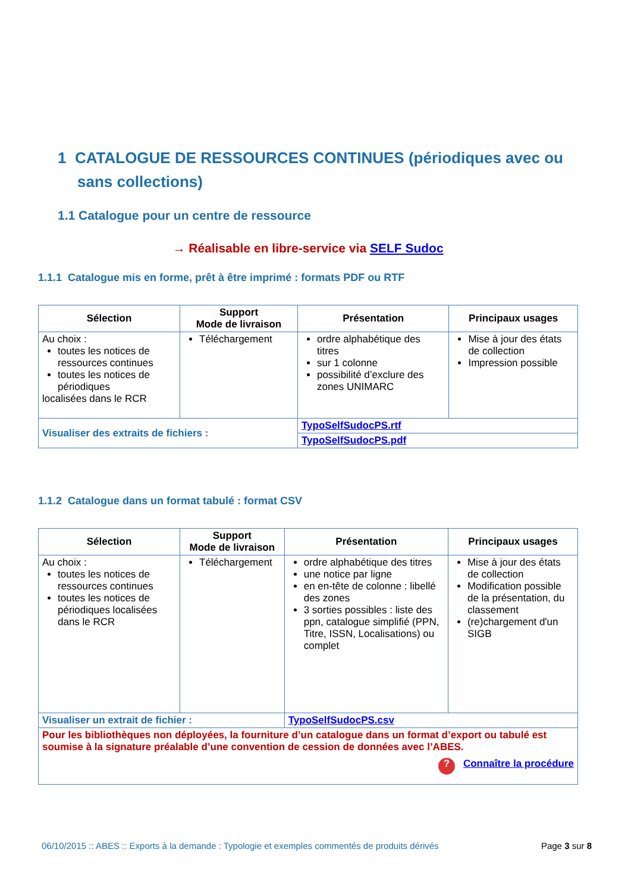1 CATALOGUE DE RESSOURCES CONTINUES (périodiques avec ou sans collections)
1.1 Catalogue pour un centre de ressource
→ Réalisable en libre-service via SELF Sudoc
1.1.1 Catalogue mis en forme, prêt à être imprimé : formats PDF ou RTF
| Sélection | Support Mode de livraison | | Présentation | Principaux usages |
| --- | --- | --- | --- | --- |
| Au choix : toutes les notices de ressources continues toutes les notices de périodiques localisées dans le RCR | Téléchargement | | ordre alphabétique des titres sur 1 colonne possibilité d’exclure des zones UNIMARC | Mise à jour des états de collection Impression possible |
| Visualiser des extraits de fichiers : | | TypoSelfSudocPS.rtf | | |
| | | TypoSelfSudocPS.pdf | | |
1.1.2 Catalogue dans un format tabulé : format CSV
| Sélection | Support Mode de livraison | | Présentation | Principaux usages |
| --- | --- | --- | --- | --- |
| Au choix : toutes les notices de ressources continues toutes les notices de périodiques localisées dans le RCR | Téléchargement | | ordre alphabétique des titres une notice par ligne en en-tête de colonne : libellé des zones 3 sorties possibles : liste des ppn, catalogue simplifié (PPN, Titre, ISSN, Localisations) ou complet | Mise à jour des états de collection Modification possible de la présentation, du classement (re)chargement d'un SIGB |
| Visualiser un extrait de fichier : | | TypoSelfSudocPS.csv | | |
| Pour les bibliothèques non déployées, la fourniture d’un catalogue dans un format d’export ou tabulé est soumise à la signature préalable d’une convention de cession de données avec l’ABES. ? Connaître la procédure | | | | |
06/10/2015 :: ABES :: Exports à la demande : Typologie et exemples commentés de produits dérivés Page 3 sur 8